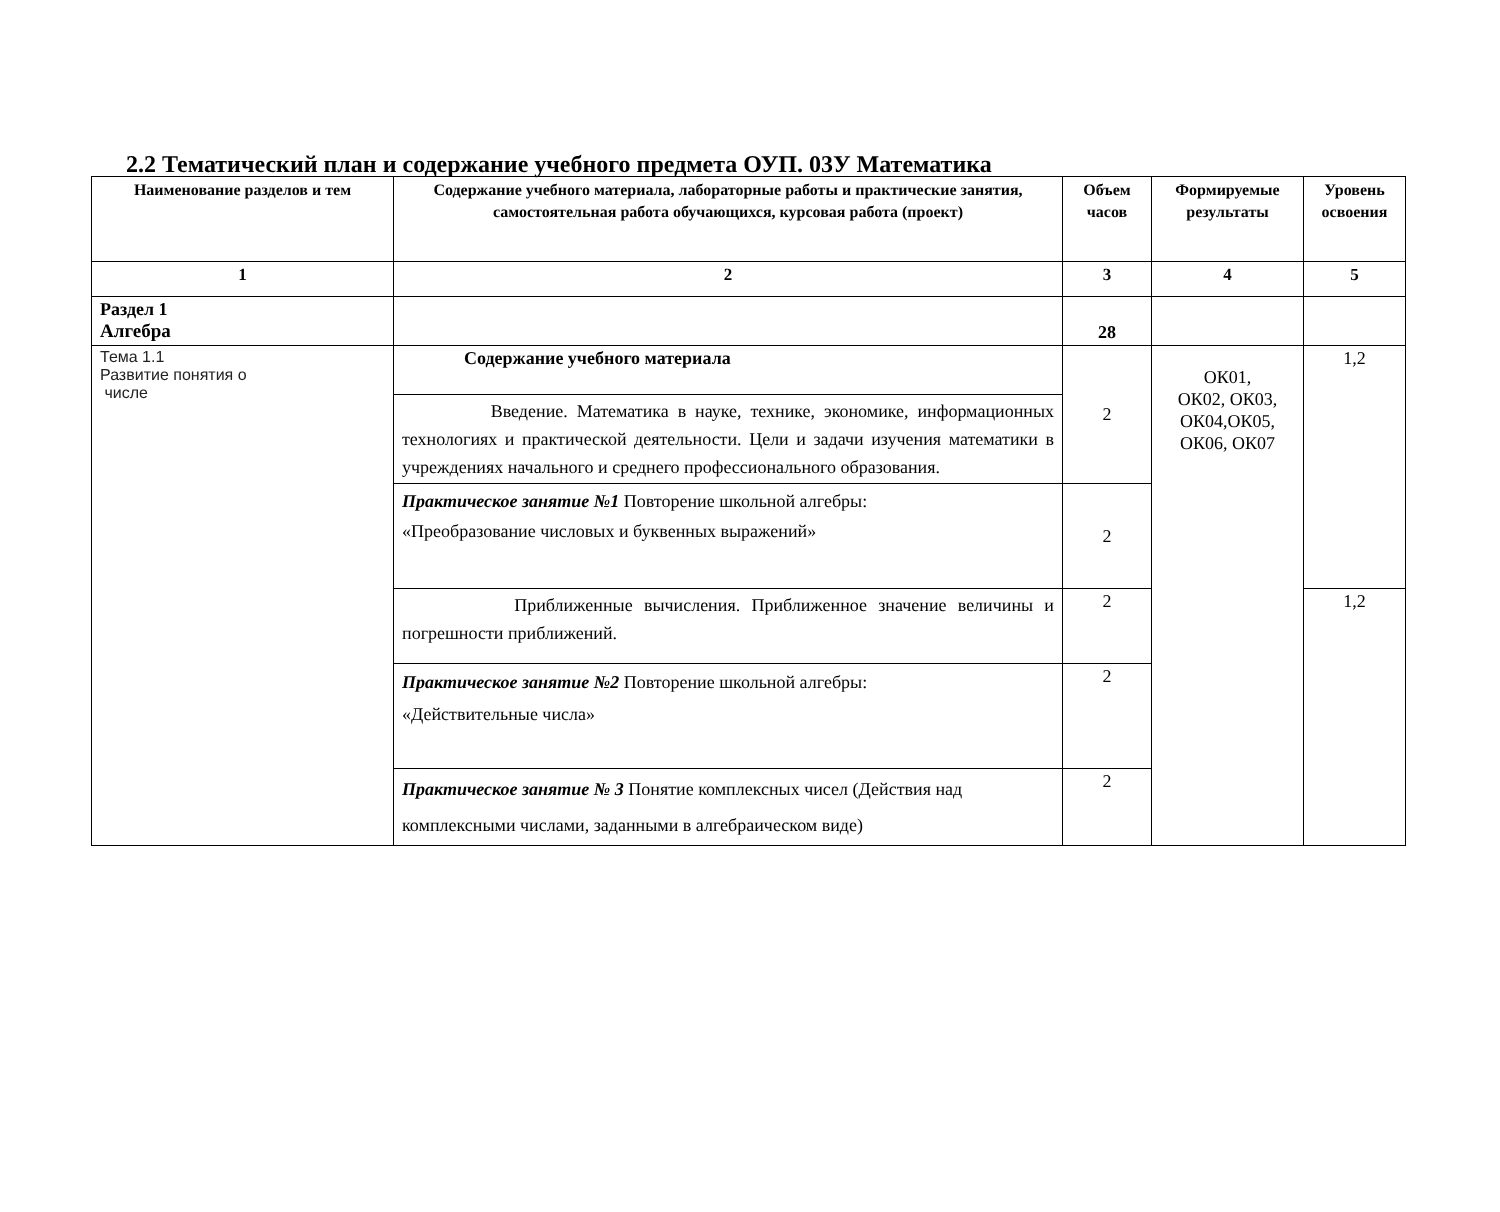2.2 Тематический план и содержание учебного предмета ОУП. 03У Математика
| Наименование разделов и тем | Содержание учебного материала, лабораторные работы и практические занятия, самостоятельная работа обучающихся, курсовая работа (проект) | Объем часов | Формируемые результаты | Уровень освоения |
| --- | --- | --- | --- | --- |
| 1 | 2 | 3 | 4 | 5 |
| Раздел 1 Алгебра | | 28 | | |
| Тема 1.1 Развитие понятия о числе | Содержание учебного материала | 2 | ОК01, ОК02, ОК03, ОК04,ОК05, ОК06, ОК07 | 1,2 |
| | Введение. Математика в науке, технике, экономике, информационных технологиях и практической деятельности. Цели и задачи изучения математики в учреждениях начального и среднего профессионального образования. | | | |
| | Практическое занятие №1 Повторение школьной алгебры: «Преобразование числовых и буквенных выражений» | 2 | | |
| | Приближенные вычисления. Приближенное значение величины и погрешности приближений. | 2 | | 1,2 |
| | Практическое занятие №2 Повторение школьной алгебры: «Действительные числа» | 2 | | |
| | Практическое занятие № 3 Понятие комплексных чисел (Действия над комплексными числами, заданными в алгебраическом виде) | 2 | | |